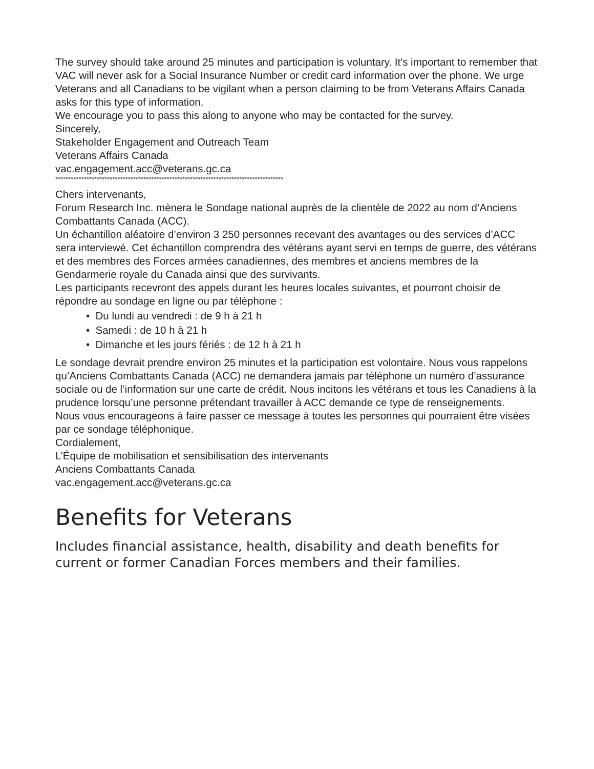The survey should take around 25 minutes and participation is voluntary. It's important to remember that VAC will never ask for a Social Insurance Number or credit card information over the phone. We urge Veterans and all Canadians to be vigilant when a person claiming to be from Veterans Affairs Canada asks for this type of information.
We encourage you to pass this along to anyone who may be contacted for the survey.
Sincerely,
Stakeholder Engagement and Outreach Team
Veterans Affairs Canada
vac.engagement.acc@veterans.gc.ca
****************************************************************************************
Chers intervenants,
Forum Research Inc. mènera le Sondage national auprès de la clientèle de 2022 au nom d’Anciens Combattants Canada (ACC).
Un échantillon aléatoire d’environ 3 250 personnes recevant des avantages ou des services d’ACC sera interviewé. Cet échantillon comprendra des vétérans ayant servi en temps de guerre, des vétérans et des membres des Forces armées canadiennes, des membres et anciens membres de la Gendarmerie royale du Canada ainsi que des survivants.
Les participants recevront des appels durant les heures locales suivantes, et pourront choisir de répondre au sondage en ligne ou par téléphone :
• Du lundi au vendredi : de 9 h à 21 h
• Samedi : de 10 h à 21 h
• Dimanche et les jours fériés : de 12 h à 21 h
Le sondage devrait prendre environ 25 minutes et la participation est volontaire. Nous vous rappelons qu’Anciens Combattants Canada (ACC) ne demandera jamais par téléphone un numéro d’assurance sociale ou de l’information sur une carte de crédit. Nous incitons les vétérans et tous les Canadiens à la prudence lorsqu’une personne prétendant travailler à ACC demande ce type de renseignements.
Nous vous encourageons à faire passer ce message à toutes les personnes qui pourraient être visées par ce sondage téléphonique.
Cordialement,
L’Équipe de mobilisation et sensibilisation des intervenants
Anciens Combattants Canada
vac.engagement.acc@veterans.gc.ca
Benefits for Veterans
Includes financial assistance, health, disability and death benefits for current or former Canadian Forces members and their families.